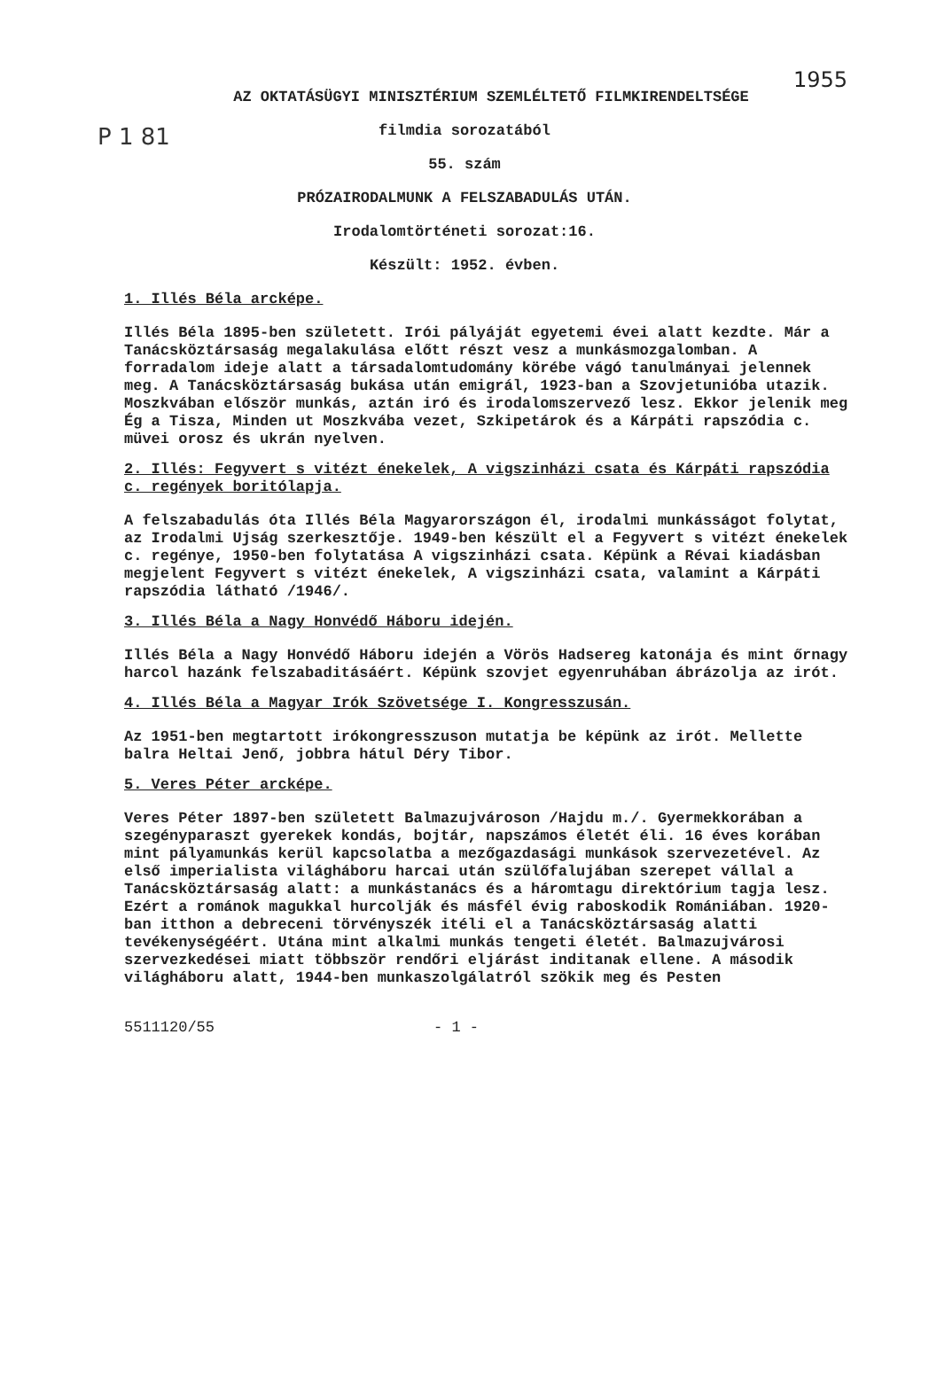P 1 81
1955
AZ OKTATÁSÜGYI MINISZTÉRIUM SZEMLÉLTETŐ FILMKIRENDELTSÉGE
filmdia sorozatából
55. szám
PRÓZAIRODALMUNK A FELSZABADULÁS UTÁN.
Irodalomtörténeti sorozat:16.
Készült: 1952. évben.
1. Illés Béla arcképe.
Illés Béla 1895-ben született. Irói pályáját egyetemi évei alatt kezdte. Már a Tanácsköztársaság megalakulása előtt részt vesz a munkásmozgalomban. A forradalom ideje alatt a társadalomtudomány körébe vágó tanulmányai jelennek meg. A Tanácsköztársaság bukása után emigrál, 1923-ban a Szovjetunióba utazik. Moszkvában először munkás, aztán iró és irodalomszervező lesz. Ekkor jelenik meg Ég a Tisza, Minden ut Moszkvába vezet, Szkipetárok és a Kárpáti rapszódia c. müvei orosz és ukrán nyelven.
2. Illés: Fegyvert s vitézt énekelek, A vigszinházi csata és Kárpáti rapszódia c. regények boritólapja.
A felszabadulás óta Illés Béla Magyarországon él, irodalmi munkásságot folytat, az Irodalmi Ujság szerkesztője. 1949-ben készült el a Fegyvert s vitézt énekelek c. regénye, 1950-ben folytatása A vigszinházi csata. Képünk a Révai kiadásban megjelent Fegyvert s vitézt énekelek, A vigszinházi csata, valamint a Kárpáti rapszódia látható /1946/.
3. Illés Béla a Nagy Honvédő Háboru idején.
Illés Béla a Nagy Honvédő Háboru idején a Vörös Hadsereg katonája és mint őrnagy harcol hazánk felszabaditásáért. Képünk szovjet egyenruhában ábrázolja az irót.
4. Illés Béla a Magyar Irók Szövetsége I. Kongresszusán.
Az 1951-ben megtartott irókongresszuson mutatja be képünk az irót. Mellette balra Heltai Jenő, jobbra hátul Déry Tibor.
5. Veres Péter arcképe.
Veres Péter 1897-ben született Balmazujvároson /Hajdu m./. Gyermekkorában a szegényparaszt gyerekek kondás, bojtár, napszámos életét éli. 16 éves korában mint pályamunkás kerül kapcsolatba a mezőgazdasági munkások szervezetével. Az első imperialista világháboru harcai után szülőfalujában szerepet vállal a Tanácsköztársaság alatt: a munkástanács és a háromtagu direktórium tagja lesz. Ezért a románok magukkal hurcolják és másfél évig raboskodik Romániában. 1920-ban itthon a debreceni törvényszék itéli el a Tanácsköztársaság alatti tevékenységéért. Utána mint alkalmi munkás tengeti életét. Balmazujvárosi szervezkedései miatt többször rendőri eljárást inditanak ellene. A második világháboru alatt, 1944-ben munkaszolgálatról szökik meg és Pesten
5511120/55 - 1 -